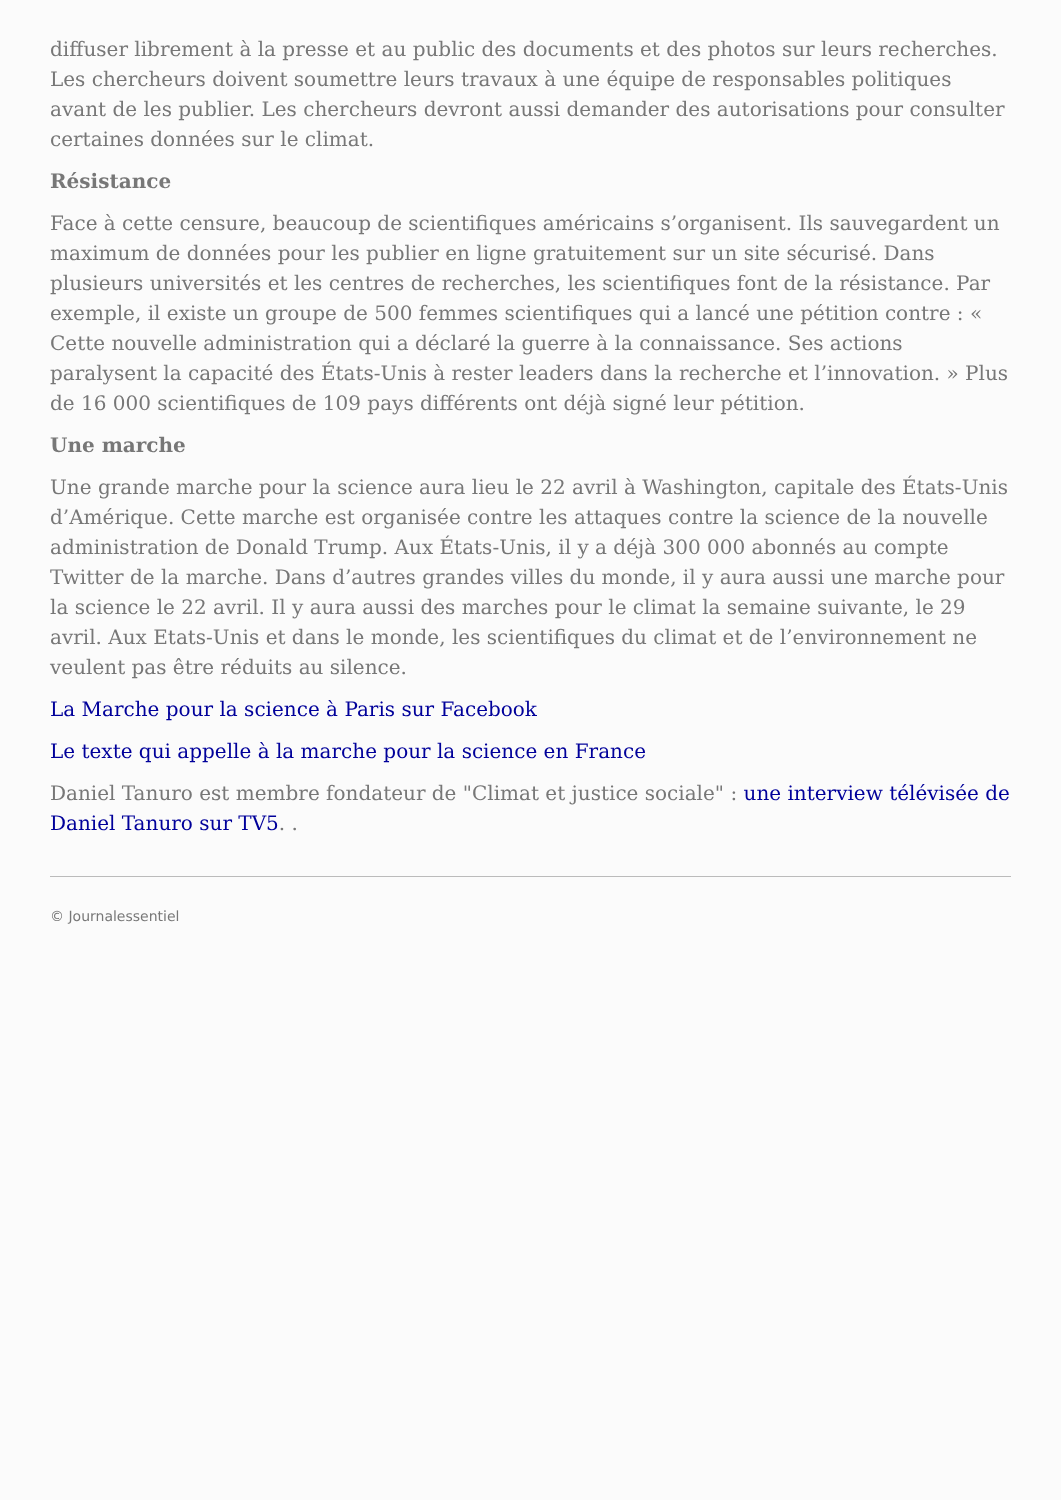diffuser librement à la presse et au public des documents et des photos sur leurs recherches. Les chercheurs doivent soumettre leurs travaux à une équipe de responsables politiques avant de les publier. Les chercheurs devront aussi demander des autorisations pour consulter certaines données sur le climat.
Résistance
Face à cette censure, beaucoup de scientifiques américains s’organisent. Ils sauvegardent un maximum de données pour les publier en ligne gratuitement sur un site sécurisé. Dans plusieurs universités et les centres de recherches, les scientifiques font de la résistance. Par exemple, il existe un groupe de 500 femmes scientifiques qui a lancé une pétition contre : « Cette nouvelle administration qui a déclaré la guerre à la connaissance. Ses actions paralysent la capacité des États-Unis à rester leaders dans la recherche et l’innovation. » Plus de 16 000 scientifiques de 109 pays différents ont déjà signé leur pétition.
Une marche
Une grande marche pour la science aura lieu le 22 avril à Washington, capitale des États-Unis d’Amérique. Cette marche est organisée contre les attaques contre la science de la nouvelle administration de Donald Trump. Aux États-Unis, il y a déjà 300 000 abonnés au compte Twitter de la marche. Dans d’autres grandes villes du monde, il y aura aussi une marche pour la science le 22 avril. Il y aura aussi des marches pour le climat la semaine suivante, le 29 avril. Aux Etats-Unis et dans le monde, les scientifiques du climat et de l’environnement ne veulent pas être réduits au silence.
La Marche pour la science à Paris sur Facebook
Le texte qui appelle à la marche pour la science en France
Daniel Tanuro est membre fondateur de "Climat et justice sociale" : une interview télévisée de Daniel Tanuro sur TV5. .
© Journalessentiel